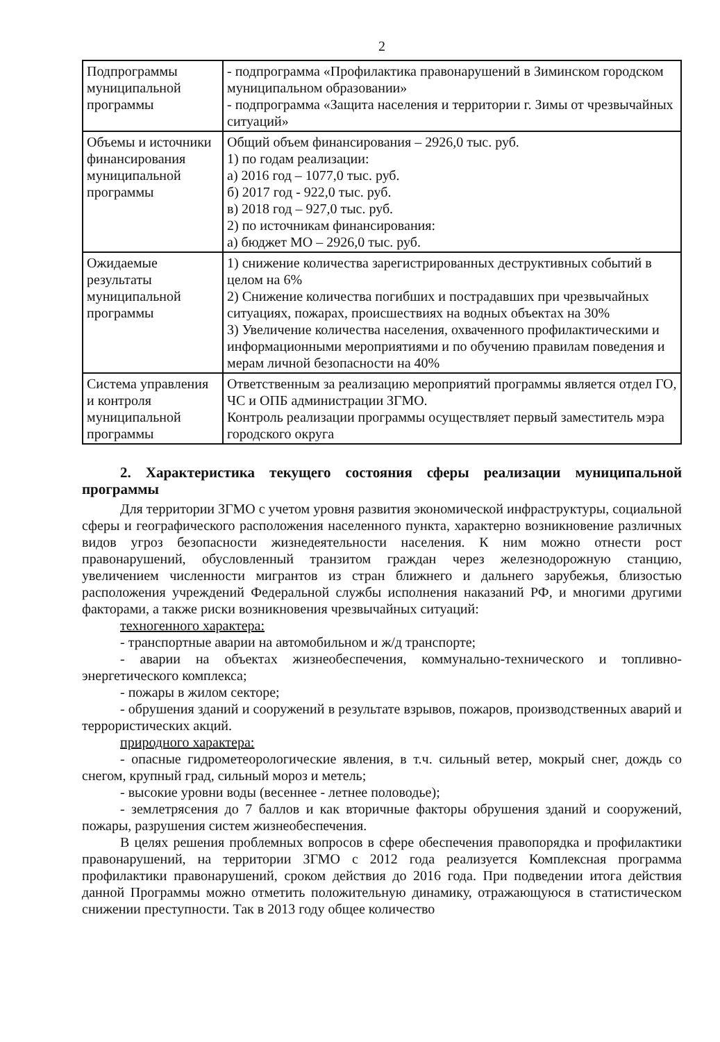2
| Подпрограммы муниципальной программы | - подпрограмма «Профилактика правонарушений в Зиминском городском муниципальном образовании» - подпрограмма «Защита населения и территории г. Зимы от чрезвычайных ситуаций» |
| Объемы и источники финансирования муниципальной программы | Общий объем финансирования – 2926,0 тыс. руб. 1) по годам реализации: а) 2016 год – 1077,0 тыс. руб. б) 2017 год - 922,0 тыс. руб. в) 2018 год – 927,0 тыс. руб. 2) по источникам финансирования: а) бюджет МО – 2926,0 тыс. руб. |
| Ожидаемые результаты муниципальной программы | 1) снижение количества зарегистрированных деструктивных событий в целом на 6% 2) Снижение количества погибших и пострадавших при чрезвычайных ситуациях, пожарах, происшествиях на водных объектах на 30% 3) Увеличение количества населения, охваченного профилактическими и информационными мероприятиями и по обучению правилам поведения и мерам личной безопасности на 40% |
| Система управления и контроля муниципальной программы | Ответственным за реализацию мероприятий программы является отдел ГО, ЧС и ОПБ администрации ЗГМО. Контроль реализации программы осуществляет первый заместитель мэра городского округа |
2. Характеристика текущего состояния сферы реализации муниципальной программы
Для территории ЗГМО с учетом уровня развития экономической инфраструктуры, социальной сферы и географического расположения населенного пункта, характерно возникновение различных видов угроз безопасности жизнедеятельности населения. К ним можно отнести рост правонарушений, обусловленный транзитом граждан через железнодорожную станцию, увеличением численности мигрантов из стран ближнего и дальнего зарубежья, близостью расположения учреждений Федеральной службы исполнения наказаний РФ, и многими другими факторами, а также риски возникновения чрезвычайных ситуаций:
техногенного характера:
- транспортные аварии на автомобильном и ж/д транспорте;
- аварии на объектах жизнеобеспечения, коммунально-технического и топливно-энергетического комплекса;
- пожары в жилом секторе;
- обрушения зданий и сооружений в результате взрывов, пожаров, производственных аварий и террористических акций.
природного характера:
- опасные гидрометеорологические явления, в т.ч. сильный ветер, мокрый снег, дождь со снегом, крупный град, сильный мороз и метель;
- высокие уровни воды (весеннее - летнее половодье);
- землетрясения до 7 баллов и как вторичные факторы обрушения зданий и сооружений, пожары, разрушения систем жизнеобеспечения.
В целях решения проблемных вопросов в сфере обеспечения правопорядка и профилактики правонарушений, на территории ЗГМО с 2012 года реализуется Комплексная программа профилактики правонарушений, сроком действия до 2016 года. При подведении итога действия данной Программы можно отметить положительную динамику, отражающуюся в статистическом снижении преступности. Так в 2013 году общее количество